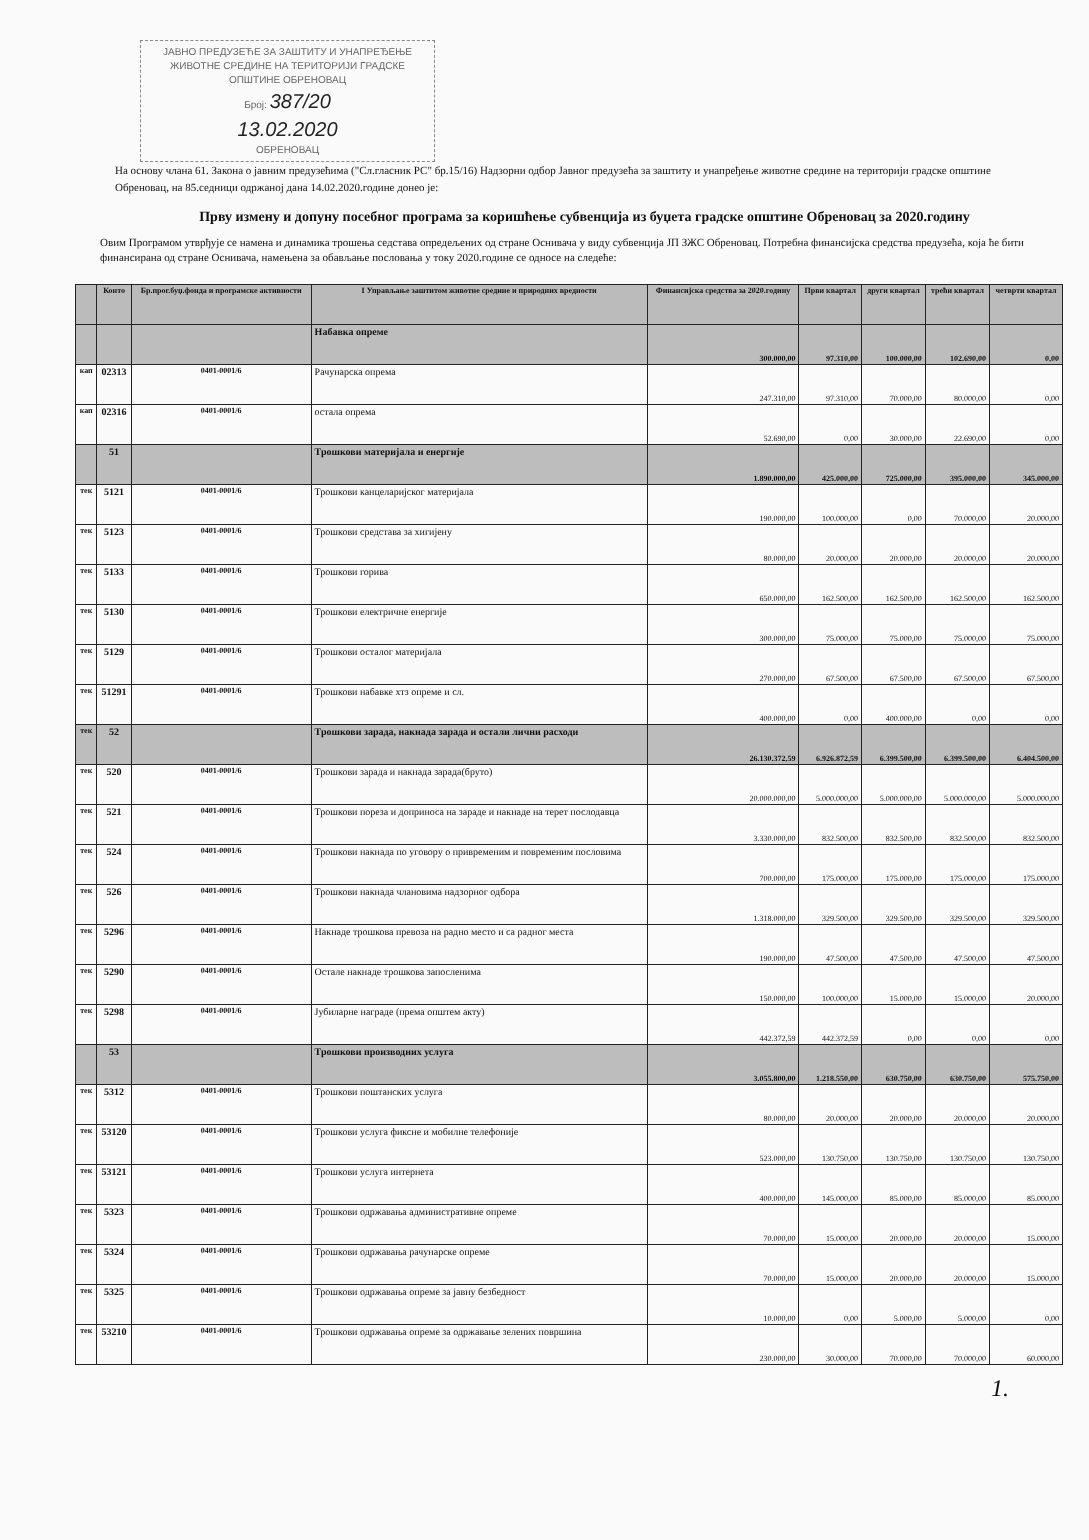ЈАВНО ПРЕДУЗЕЋЕ ЗА ЗАШТИТУ И УНАПРЕЂЕЊЕ ЖИВОТНЕ СРЕДИНЕ НА ТЕРИТОРИЈИ ГРАДСКЕ ОПШТИНЕ ОБРЕНОВАЦ
Број: 387/20
13.02.2020
ОБРЕНОВАЦ
На основу члана 61. Закона о јавним предузећима ("Сл.гласник РС" бр.15/16) Надзорни одбор Јавног предузећа за заштиту и унапређење животне средине на територији градске општине Обреновац, на 85.седници одржаној дана 14.02.2020.године донео је:
Прву измену и допуну посебног програма за коришћење субвенција из буџета градске општине Обреновац за 2020.годину
Овим Програмом утврђује се намена и динамика трошења седстава опредељених од стране Оснивача у виду субвенција ЈП ЗЖС Обреновац. Потребна финансијска средства предузећа, која ће бити финансирана од стране Оснивача, намењена за обављање пословања у току 2020.године се односе на следеће:
| | Конто | Бр.прог.буџ.фонда и програмске активности | I Управљање заштитом животне средине и природних вредности | Финансијска средства за 2020.годину | Први квартал | други квартал | трећи квартал | четврти квартал |
| --- | --- | --- | --- | --- | --- | --- | --- | --- |
| | | | Набавка опреме | 300.000,00 | 97.310,00 | 100.000,00 | 102.690,00 | 0,00 |
| кап | 02313 | 0401-0001/6 | Рачунарска опрема | 247.310,00 | 97.310,00 | 70.000,00 | 80.000,00 | 0,00 |
| кап | 02316 | 0401-0001/6 | остала опрема | 52.690,00 | 0,00 | 30.000,00 | 22.690,00 | 0,00 |
| | 51 | | Трошкови материјала и енергије | 1.890.000,00 | 425.000,00 | 725.000,00 | 395.000,00 | 345.000,00 |
| тек | 5121 | 0401-0001/6 | Трошкови канцеларијског материјала | 190.000,00 | 100.000,00 | 0,00 | 70.000,00 | 20.000,00 |
| тек | 5123 | 0401-0001/6 | Трошкови средстава за хигијену | 80.000,00 | 20.000,00 | 20.000,00 | 20.000,00 | 20.000,00 |
| тек | 5133 | 0401-0001/6 | Трошкови горива | 650.000,00 | 162.500,00 | 162.500,00 | 162.500,00 | 162.500,00 |
| тек | 5130 | 0401-0001/6 | Трошкови електричне енергије | 300.000,00 | 75.000,00 | 75.000,00 | 75.000,00 | 75.000,00 |
| тек | 5129 | 0401-0001/6 | Трошкови осталог материјала | 270.000,00 | 67.500,00 | 67.500,00 | 67.500,00 | 67.500,00 |
| тек | 51291 | 0401-0001/6 | Трошкови набавке хтз опреме и сл. | 400.000,00 | 0,00 | 400.000,00 | 0,00 | 0,00 |
| тек | 52 | | Трошкови зарада, накнада зарада и остали лични расходи | 26.130.372,59 | 6.926.872,59 | 6.399.500,00 | 6.399.500,00 | 6.404.500,00 |
| тек | 520 | 0401-0001/6 | Трошкови зарада и накнада зарада(бруто) | 20.000.000,00 | 5.000.000,00 | 5.000.000,00 | 5.000.000,00 | 5.000.000,00 |
| тек | 521 | 0401-0001/6 | Трошкови пореза и доприноса на зараде и накнаде на терет послодавца | 3.330.000,00 | 832.500,00 | 832.500,00 | 832.500,00 | 832.500,00 |
| тек | 524 | 0401-0001/6 | Трошкови накнада по уговору о привременим и повременим пословима | 700.000,00 | 175.000,00 | 175.000,00 | 175.000,00 | 175.000,00 |
| тек | 526 | 0401-0001/6 | Трошкови накнада члановима надзорног одбора | 1.318.000,00 | 329.500,00 | 329.500,00 | 329.500,00 | 329.500,00 |
| тек | 5296 | 0401-0001/6 | Накнаде трошкова превоза на радно место и са радног места | 190.000,00 | 47.500,00 | 47.500,00 | 47.500,00 | 47.500,00 |
| тек | 5290 | 0401-0001/6 | Остале накнаде трошкова запосленима | 150.000,00 | 100.000,00 | 15.000,00 | 15.000,00 | 20.000,00 |
| тек | 5298 | 0401-0001/6 | Јубиларне награде (према општем акту) | 442.372,59 | 442.372,59 | 0,00 | 0,00 | 0,00 |
| | 53 | | Трошкови производних услуга | 3.055.800,00 | 1.218.550,00 | 630.750,00 | 630.750,00 | 575.750,00 |
| тек | 5312 | 0401-0001/6 | Трошкови поштанских услуга | 80.000,00 | 20.000,00 | 20.000,00 | 20.000,00 | 20.000,00 |
| тек | 53120 | 0401-0001/6 | Трошкови услуга фиксне и мобилне телефоније | 523.000,00 | 130.750,00 | 130.750,00 | 130.750,00 | 130.750,00 |
| тек | 53121 | 0401-0001/6 | Трошкови услуга интернета | 400.000,00 | 145.000,00 | 85.000,00 | 85.000,00 | 85.000,00 |
| тек | 5323 | 0401-0001/6 | Трошкови одржавања административне опреме | 70.000,00 | 15.000,00 | 20.000,00 | 20.000,00 | 15.000,00 |
| тек | 5324 | 0401-0001/6 | Трошкови одржавања рачунарске опреме | 70.000,00 | 15.000,00 | 20.000,00 | 20.000,00 | 15.000,00 |
| тек | 5325 | 0401-0001/6 | Трошкови одржавања опреме за јавну безбедност | 10.000,00 | 0,00 | 5.000,00 | 5.000,00 | 0,00 |
| тек | 53210 | 0401-0001/6 | Трошкови одржавања опреме за одржавање зелених површина | 230.000,00 | 30.000,00 | 70.000,00 | 70.000,00 | 60.000,00 |
1.